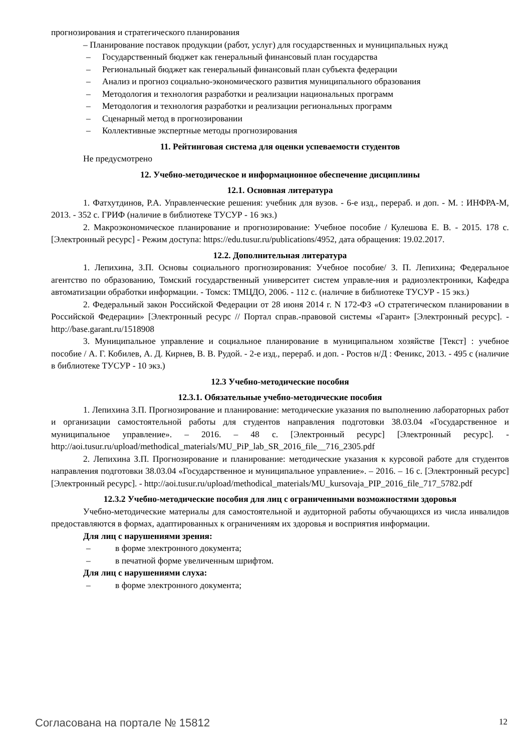прогнозирования и стратегического планирования
– Планирование поставок продукции (работ, услуг) для государственных и муниципальных нужд
– Государственный бюджет как генеральный финансовый план государства
– Региональный бюджет как генеральный финансовый план субъекта федерации
– Анализ и прогноз социально-экономического развития муниципального образования
– Методология и технология разработки и реализации национальных программ
– Методология и технология разработки и реализации региональных программ
– Сценарный метод в прогнозировании
– Коллективные экспертные методы прогнозирования
11. Рейтинговая система для оценки успеваемости студентов
Не предусмотрено
12. Учебно-методическое и информационное обеспечение дисциплины
12.1. Основная литература
1. Фатхутдинов, Р.А. Управленческие решения: учебник для вузов. - 6-е изд., перераб. и доп. - М. : ИНФРА-М, 2013. - 352 с. ГРИФ (наличие в библиотеке ТУСУР - 16 экз.)
2. Макроэкономическое планирование и прогнозирование: Учебное пособие / Кулешова Е. В. - 2015. 178 с. [Электронный ресурс] - Режим доступа: https://edu.tusur.ru/publications/4952, дата обращения: 19.02.2017.
12.2. Дополнительная литература
1. Лепихина, З.П. Основы социального прогнозирования: Учебное пособие/ З. П. Лепихина; Федеральное агентство по образованию, Томский государственный университет систем управле-ния и радиоэлектроники, Кафедра автоматизации обработки информации. - Томск: ТМЦДО, 2006. - 112 с. (наличие в библиотеке ТУСУР - 15 экз.)
2. Федеральный закон Российской Федерации от 28 июня 2014 г. N 172-ФЗ «О стратегическом планировании в Российской Федерации» [Электронный ресурс // Портал справ.-правовой системы «Гарант» [Электронный ресурс]. - http://base.garant.ru/1518908
3. Муниципальное управление и социальное планирование в муниципальном хозяйстве [Текст] : учебное пособие / А. Г. Кобилев, А. Д. Кирнев, В. В. Рудой. - 2-е изд., перераб. и доп. - Ростов н/Д : Феникс, 2013. - 495 с (наличие в библиотеке ТУСУР - 10 экз.)
12.3 Учебно-методические пособия
12.3.1. Обязательные учебно-методические пособия
1. Лепихина З.П. Прогнозирование и планирование: методические указания по выполнению лабораторных работ и организации самостоятельной работы для студентов направления подготовки 38.03.04 «Государственное и муниципальное управление». – 2016. – 48 с. [Электронный ресурс] [Электронный ресурс]. - http://aoi.tusur.ru/upload/methodical_materials/MU_PiP_lab_SR_2016_file__716_2305.pdf
2. Лепихина З.П. Прогнозирование и планирование: методические указания к курсовой работе для студентов направления подготовки 38.03.04 «Государственное и муниципальное управление». – 2016. – 16 с. [Электронный ресурс] [Электронный ресурс]. - http://aoi.tusur.ru/upload/methodical_materials/MU_kursovaja_PIP_2016_file_717_5782.pdf
12.3.2 Учебно-методические пособия для лиц с ограниченными возможностями здоровья
Учебно-методические материалы для самостоятельной и аудиторной работы обучающихся из числа инвалидов предоставляются в формах, адаптированных к ограничениям их здоровья и восприятия информации.
Для лиц с нарушениями зрения:
– в форме электронного документа;
– в печатной форме увеличенным шрифтом.
Для лиц с нарушениями слуха:
– в форме электронного документа;
Согласована на портале № 15812 12